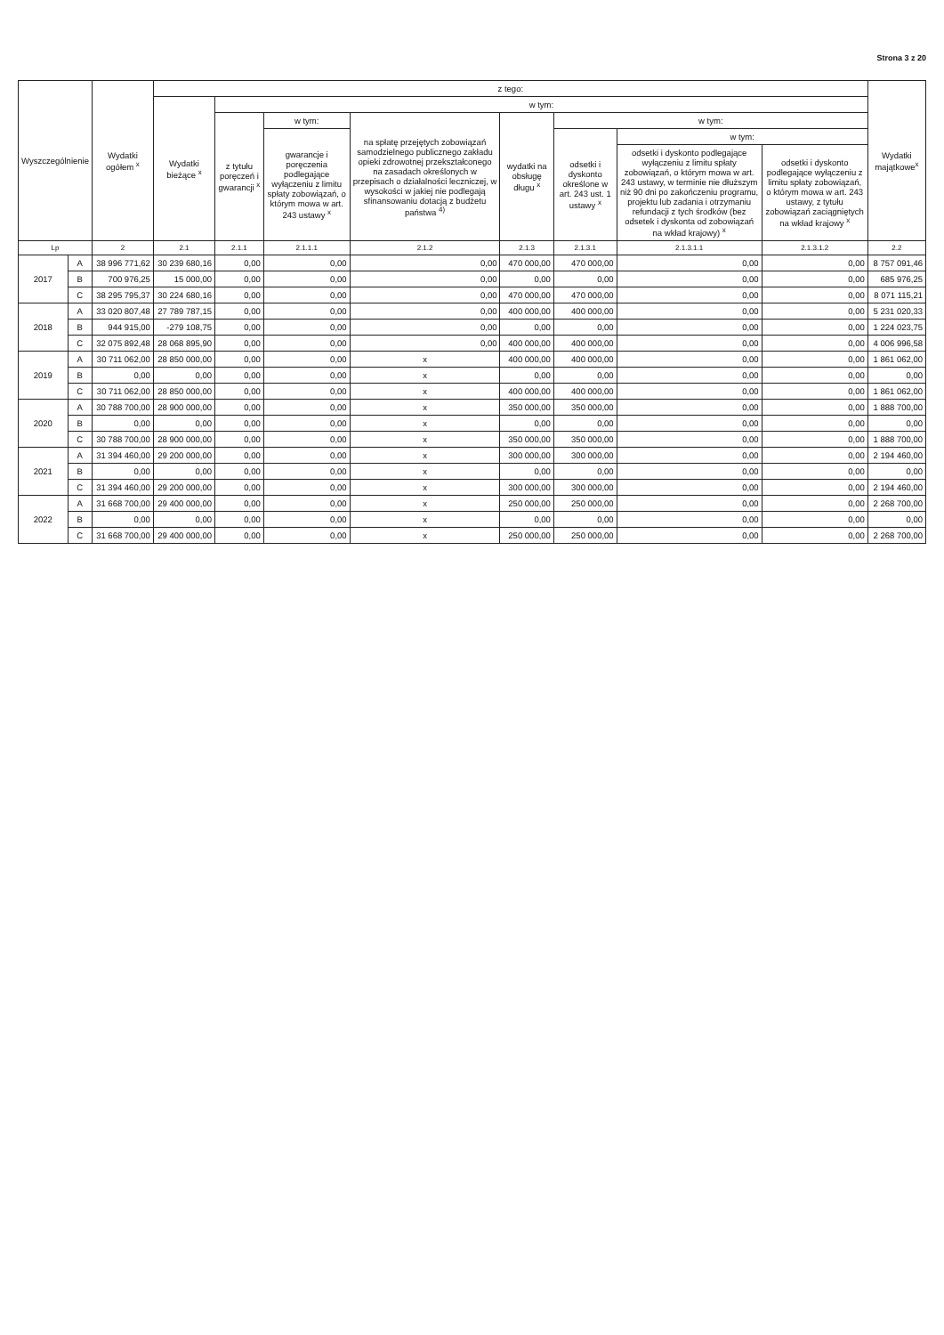Strona 3 z 20
| Wyszczególnienie | | Wydatki ogółem <sup>x</sup> | z tego: | | | | | | | | Wydatki majątkowe<sup>x</sup> |
| --- | --- | --- | --- | --- | --- | --- | --- | --- | --- | --- | --- |
| | | | Wydatki bieżące <sup>x</sup> | w tym: | | | | | | | |
| | | | | z tytułu poręczeń i gwarancji <sup>x</sup> | w tym: | na spłatę przejętych zobowiązań samodzielnego publicznego zakładu opieki zdrowotnej przekształconego na zasadach określonych w przepisach o działalności leczniczej, w wysokości w jakiej nie podlegają sfinansowaniu dotacją z budżetu państwa <sup>4)</sup> | wydatki na obsługę długu <sup>x</sup> | w tym: | | | |
| | | | | | gwarancje i poręczenia podlegające wyłączeniu z limitu spłaty zobowiązań, o którym mowa w art. 243 ustawy <sup>x</sup> | | | odsetki i dyskonto określone w art. 243 ust. 1 ustawy <sup>x</sup> | w tym: | | |
| | | | | | | | | | odsetki i dyskonto podlegające wyłączeniu z limitu spłaty zobowiązań, o którym mowa w art. 243 ustawy, w terminie nie dłuższym niż 90 dni po zakończeniu programu, projektu lub zadania i otrzymaniu refundacji z tych środków (bez odsetek i dyskonta od zobowiązań na wkład krajowy) <sup>x</sup> | odsetki i dyskonto podlegające wyłączeniu z limitu spłaty zobowiązań, o którym mowa w art. 243 ustawy, z tytułu zobowiązań zaciągniętych na wkład krajowy <sup>x</sup> | |
| Lp | | 2 | 2.1 | 2.1.1 | 2.1.1.1 | 2.1.2 | 2.1.3 | 2.1.3.1 | 2.1.3.1.1 | 2.1.3.1.2 | 2.2 |
| 2017 | A | 38 996 771,62 | 30 239 680,16 | 0,00 | 0,00 | 0,00 | 470 000,00 | 470 000,00 | 0,00 | 0,00 | 8 757 091,46 |
| | B | 700 976,25 | 15 000,00 | 0,00 | 0,00 | 0,00 | 0,00 | 0,00 | 0,00 | 0,00 | 685 976,25 |
| | C | 38 295 795,37 | 30 224 680,16 | 0,00 | 0,00 | 0,00 | 470 000,00 | 470 000,00 | 0,00 | 0,00 | 8 071 115,21 |
| 2018 | A | 33 020 807,48 | 27 789 787,15 | 0,00 | 0,00 | 0,00 | 400 000,00 | 400 000,00 | 0,00 | 0,00 | 5 231 020,33 |
| | B | 944 915,00 | -279 108,75 | 0,00 | 0,00 | 0,00 | 0,00 | 0,00 | 0,00 | 0,00 | 1 224 023,75 |
| | C | 32 075 892,48 | 28 068 895,90 | 0,00 | 0,00 | 0,00 | 400 000,00 | 400 000,00 | 0,00 | 0,00 | 4 006 996,58 |
| 2019 | A | 30 711 062,00 | 28 850 000,00 | 0,00 | 0,00 | x | 400 000,00 | 400 000,00 | 0,00 | 0,00 | 1 861 062,00 |
| | B | 0,00 | 0,00 | 0,00 | 0,00 | x | 0,00 | 0,00 | 0,00 | 0,00 | 0,00 |
| | C | 30 711 062,00 | 28 850 000,00 | 0,00 | 0,00 | x | 400 000,00 | 400 000,00 | 0,00 | 0,00 | 1 861 062,00 |
| 2020 | A | 30 788 700,00 | 28 900 000,00 | 0,00 | 0,00 | x | 350 000,00 | 350 000,00 | 0,00 | 0,00 | 1 888 700,00 |
| | B | 0,00 | 0,00 | 0,00 | 0,00 | x | 0,00 | 0,00 | 0,00 | 0,00 | 0,00 |
| | C | 30 788 700,00 | 28 900 000,00 | 0,00 | 0,00 | x | 350 000,00 | 350 000,00 | 0,00 | 0,00 | 1 888 700,00 |
| 2021 | A | 31 394 460,00 | 29 200 000,00 | 0,00 | 0,00 | x | 300 000,00 | 300 000,00 | 0,00 | 0,00 | 2 194 460,00 |
| | B | 0,00 | 0,00 | 0,00 | 0,00 | x | 0,00 | 0,00 | 0,00 | 0,00 | 0,00 |
| | C | 31 394 460,00 | 29 200 000,00 | 0,00 | 0,00 | x | 300 000,00 | 300 000,00 | 0,00 | 0,00 | 2 194 460,00 |
| 2022 | A | 31 668 700,00 | 29 400 000,00 | 0,00 | 0,00 | x | 250 000,00 | 250 000,00 | 0,00 | 0,00 | 2 268 700,00 |
| | B | 0,00 | 0,00 | 0,00 | 0,00 | x | 0,00 | 0,00 | 0,00 | 0,00 | 0,00 |
| | C | 31 668 700,00 | 29 400 000,00 | 0,00 | 0,00 | x | 250 000,00 | 250 000,00 | 0,00 | 0,00 | 2 268 700,00 |